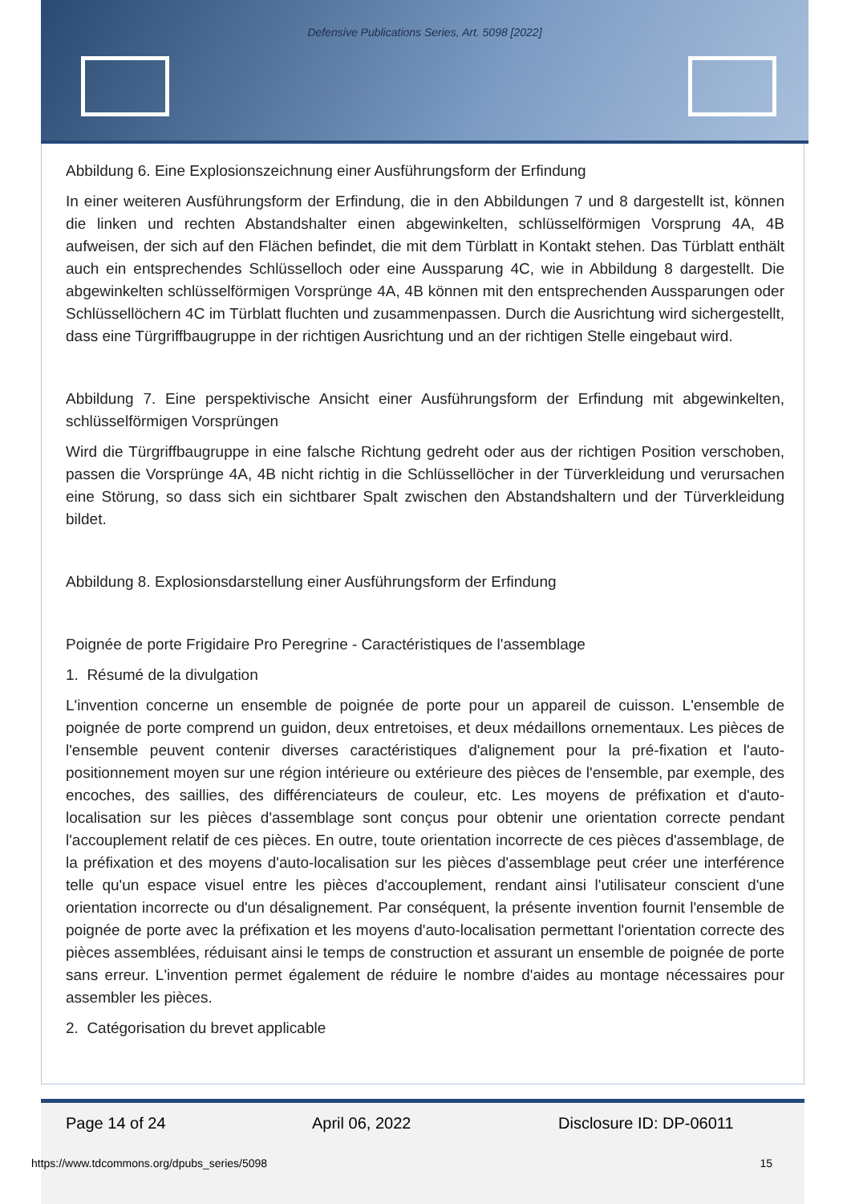Defensive Publications Series, Art. 5098 [2022]
Abbildung 6. Eine Explosionszeichnung einer Ausführungsform der Erfindung
In einer weiteren Ausführungsform der Erfindung, die in den Abbildungen 7 und 8 dargestellt ist, können die linken und rechten Abstandshalter einen abgewinkelten, schlüsselförmigen Vorsprung 4A, 4B aufweisen, der sich auf den Flächen befindet, die mit dem Türblatt in Kontakt stehen. Das Türblatt enthält auch ein entsprechendes Schlüsselloch oder eine Aussparung 4C, wie in Abbildung 8 dargestellt. Die abgewinkelten schlüsselförmigen Vorsprünge 4A, 4B können mit den entsprechenden Aussparungen oder Schlüssellöchern 4C im Türblatt fluchten und zusammenpassen. Durch die Ausrichtung wird sichergestellt, dass eine Türgriffbaugruppe in der richtigen Ausrichtung und an der richtigen Stelle eingebaut wird.
Abbildung 7. Eine perspektivische Ansicht einer Ausführungsform der Erfindung mit abgewinkelten, schlüsselförmigen Vorsprüngen
Wird die Türgriffbaugruppe in eine falsche Richtung gedreht oder aus der richtigen Position verschoben, passen die Vorsprünge 4A, 4B nicht richtig in die Schlüssellöcher in der Türverkleidung und verursachen eine Störung, so dass sich ein sichtbarer Spalt zwischen den Abstandshaltern und der Türverkleidung bildet.
Abbildung 8. Explosionsdarstellung einer Ausführungsform der Erfindung
Poignée de porte Frigidaire Pro Peregrine - Caractéristiques de l'assemblage
1. Résumé de la divulgation
L'invention concerne un ensemble de poignée de porte pour un appareil de cuisson. L'ensemble de poignée de porte comprend un guidon, deux entretoises, et deux médaillons ornementaux. Les pièces de l'ensemble peuvent contenir diverses caractéristiques d'alignement pour la pré-fixation et l'auto-positionnement moyen sur une région intérieure ou extérieure des pièces de l'ensemble, par exemple, des encoches, des saillies, des différenciateurs de couleur, etc. Les moyens de préfixation et d'auto-localisation sur les pièces d'assemblage sont conçus pour obtenir une orientation correcte pendant l'accouplement relatif de ces pièces. En outre, toute orientation incorrecte de ces pièces d'assemblage, de la préfixation et des moyens d'auto-localisation sur les pièces d'assemblage peut créer une interférence telle qu'un espace visuel entre les pièces d'accouplement, rendant ainsi l'utilisateur conscient d'une orientation incorrecte ou d'un désalignement. Par conséquent, la présente invention fournit l'ensemble de poignée de porte avec la préfixation et les moyens d'auto-localisation permettant l'orientation correcte des pièces assemblées, réduisant ainsi le temps de construction et assurant un ensemble de poignée de porte sans erreur. L'invention permet également de réduire le nombre d'aides au montage nécessaires pour assembler les pièces.
2. Catégorisation du brevet applicable
Page 14 of 24 April 06, 2022 Disclosure ID: DP-06011
https://www.tdcommons.org/dpubs_series/5098 15